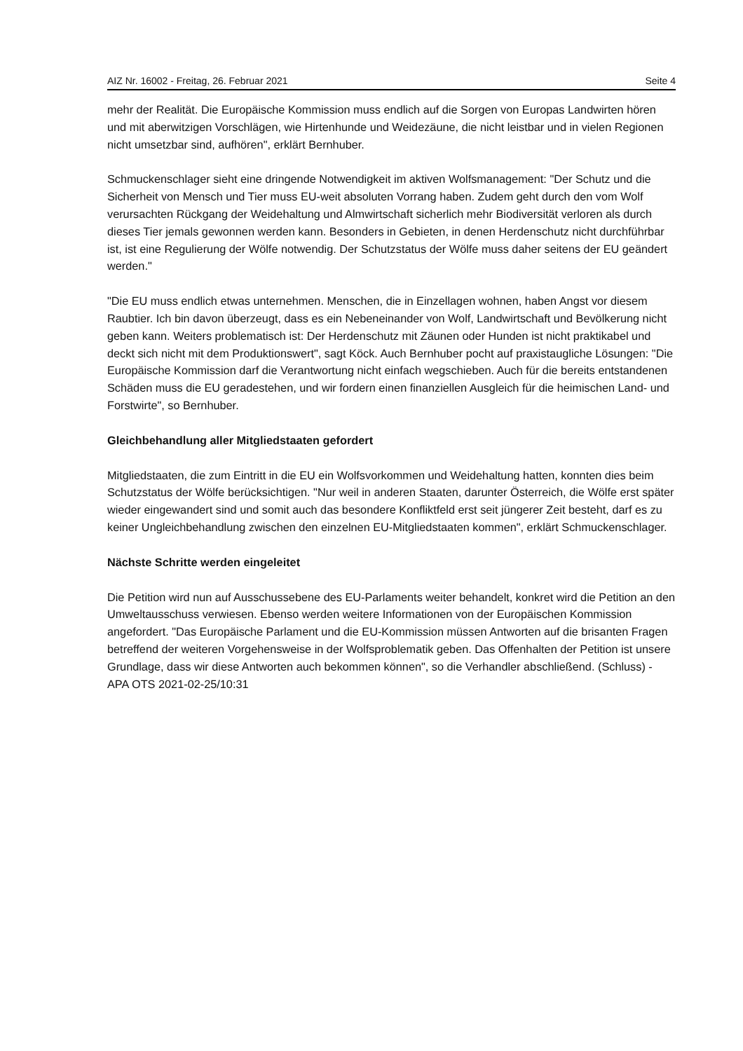AIZ Nr. 16002 - Freitag, 26. Februar 2021 Seite 4
mehr der Realität. Die Europäische Kommission muss endlich auf die Sorgen von Europas Landwirten hören und mit aberwitzigen Vorschlägen, wie Hirtenhunde und Weidezäune, die nicht leistbar und in vielen Regionen nicht umsetzbar sind, aufhören", erklärt Bernhuber.
Schmuckenschlager sieht eine dringende Notwendigkeit im aktiven Wolfsmanagement: "Der Schutz und die Sicherheit von Mensch und Tier muss EU-weit absoluten Vorrang haben. Zudem geht durch den vom Wolf verursachten Rückgang der Weidehaltung und Almwirtschaft sicherlich mehr Biodiversität verloren als durch dieses Tier jemals gewonnen werden kann. Besonders in Gebieten, in denen Herdenschutz nicht durchführbar ist, ist eine Regulierung der Wölfe notwendig. Der Schutzstatus der Wölfe muss daher seitens der EU geändert werden."
"Die EU muss endlich etwas unternehmen. Menschen, die in Einzellagen wohnen, haben Angst vor diesem Raubtier. Ich bin davon überzeugt, dass es ein Nebeneinander von Wolf, Landwirtschaft und Bevölkerung nicht geben kann. Weiters problematisch ist: Der Herdenschutz mit Zäunen oder Hunden ist nicht praktikabel und deckt sich nicht mit dem Produktionswert", sagt Köck. Auch Bernhuber pocht auf praxistaugliche Lösungen: "Die Europäische Kommission darf die Verantwortung nicht einfach wegschieben. Auch für die bereits entstandenen Schäden muss die EU geradestehen, und wir fordern einen finanziellen Ausgleich für die heimischen Land- und Forstwirte", so Bernhuber.
Gleichbehandlung aller Mitgliedstaaten gefordert
Mitgliedstaaten, die zum Eintritt in die EU ein Wolfsvorkommen und Weidehaltung hatten, konnten dies beim Schutzstatus der Wölfe berücksichtigen. "Nur weil in anderen Staaten, darunter Österreich, die Wölfe erst später wieder eingewandert sind und somit auch das besondere Konfliktfeld erst seit jüngerer Zeit besteht, darf es zu keiner Ungleichbehandlung zwischen den einzelnen EU-Mitgliedstaaten kommen", erklärt Schmuckenschlager.
Nächste Schritte werden eingeleitet
Die Petition wird nun auf Ausschussebene des EU-Parlaments weiter behandelt, konkret wird die Petition an den Umweltausschuss verwiesen. Ebenso werden weitere Informationen von der Europäischen Kommission angefordert. "Das Europäische Parlament und die EU-Kommission müssen Antworten auf die brisanten Fragen betreffend der weiteren Vorgehensweise in der Wolfsproblematik geben. Das Offenhalten der Petition ist unsere Grundlage, dass wir diese Antworten auch bekommen können", so die Verhandler abschließend. (Schluss) - APA OTS 2021-02-25/10:31